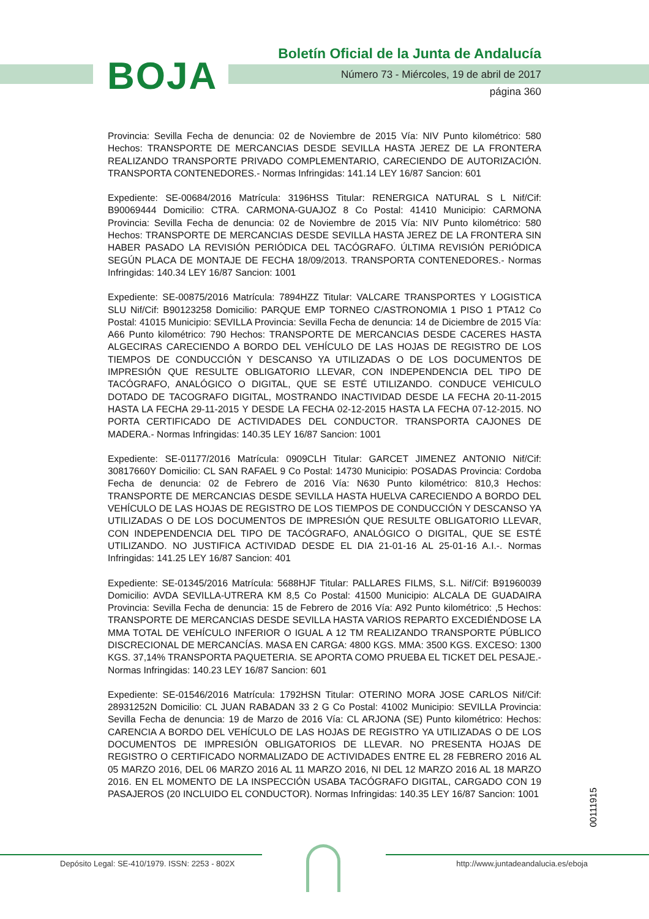BOJA
Boletín Oficial de la Junta de Andalucía
Número 73 - Miércoles, 19 de abril de 2017
página 360
Provincia: Sevilla Fecha de denuncia: 02 de Noviembre de 2015 Vía: NIV Punto kilométrico: 580 Hechos: TRANSPORTE DE MERCANCIAS DESDE SEVILLA HASTA JEREZ DE LA FRONTERA REALIZANDO TRANSPORTE PRIVADO COMPLEMENTARIO, CARECIENDO DE AUTORIZACIÓN. TRANSPORTA CONTENEDORES.- Normas Infringidas: 141.14 LEY 16/87 Sancion: 601
Expediente: SE-00684/2016 Matrícula: 3196HSS Titular: RENERGICA NATURAL S L Nif/Cif: B90069444 Domicilio: CTRA. CARMONA-GUAJOZ 8 Co Postal: 41410 Municipio: CARMONA Provincia: Sevilla Fecha de denuncia: 02 de Noviembre de 2015 Vía: NIV Punto kilométrico: 580 Hechos: TRANSPORTE DE MERCANCIAS DESDE SEVILLA HASTA JEREZ DE LA FRONTERA SIN HABER PASADO LA REVISIÓN PERIÓDICA DEL TACÓGRAFO. ÚLTIMA REVISIÓN PERIÓDICA SEGÚN PLACA DE MONTAJE DE FECHA 18/09/2013. TRANSPORTA CONTENEDORES.- Normas Infringidas: 140.34 LEY 16/87 Sancion: 1001
Expediente: SE-00875/2016 Matrícula: 7894HZZ Titular: VALCARE TRANSPORTES Y LOGISTICA SLU Nif/Cif: B90123258 Domicilio: PARQUE EMP TORNEO C/ASTRONOMIA 1 PISO 1 PTA12 Co Postal: 41015 Municipio: SEVILLA Provincia: Sevilla Fecha de denuncia: 14 de Diciembre de 2015 Vía: A66 Punto kilométrico: 790 Hechos: TRANSPORTE DE MERCANCIAS DESDE CACERES HASTA ALGECIRAS CARECIENDO A BORDO DEL VEHÍCULO DE LAS HOJAS DE REGISTRO DE LOS TIEMPOS DE CONDUCCIÓN Y DESCANSO YA UTILIZADAS O DE LOS DOCUMENTOS DE IMPRESIÓN QUE RESULTE OBLIGATORIO LLEVAR, CON INDEPENDENCIA DEL TIPO DE TACÓGRAFO, ANALÓGICO O DIGITAL, QUE SE ESTÉ UTILIZANDO. CONDUCE VEHICULO DOTADO DE TACOGRAFO DIGITAL, MOSTRANDO INACTIVIDAD DESDE LA FECHA 20-11-2015 HASTA LA FECHA 29-11-2015 Y DESDE LA FECHA 02-12-2015 HASTA LA FECHA 07-12-2015. NO PORTA CERTIFICADO DE ACTIVIDADES DEL CONDUCTOR. TRANSPORTA CAJONES DE MADERA.- Normas Infringidas: 140.35 LEY 16/87 Sancion: 1001
Expediente: SE-01177/2016 Matrícula: 0909CLH Titular: GARCET JIMENEZ ANTONIO Nif/Cif: 30817660Y Domicilio: CL SAN RAFAEL 9 Co Postal: 14730 Municipio: POSADAS Provincia: Cordoba Fecha de denuncia: 02 de Febrero de 2016 Vía: N630 Punto kilométrico: 810,3 Hechos: TRANSPORTE DE MERCANCIAS DESDE SEVILLA HASTA HUELVA CARECIENDO A BORDO DEL VEHÍCULO DE LAS HOJAS DE REGISTRO DE LOS TIEMPOS DE CONDUCCIÓN Y DESCANSO YA UTILIZADAS O DE LOS DOCUMENTOS DE IMPRESIÓN QUE RESULTE OBLIGATORIO LLEVAR, CON INDEPENDENCIA DEL TIPO DE TACÓGRAFO, ANALÓGICO O DIGITAL, QUE SE ESTÉ UTILIZANDO. NO JUSTIFICA ACTIVIDAD DESDE EL DIA 21-01-16 AL 25-01-16 A.I.-. Normas Infringidas: 141.25 LEY 16/87 Sancion: 401
Expediente: SE-01345/2016 Matrícula: 5688HJF Titular: PALLARES FILMS, S.L. Nif/Cif: B91960039 Domicilio: AVDA SEVILLA-UTRERA KM 8,5 Co Postal: 41500 Municipio: ALCALA DE GUADAIRA Provincia: Sevilla Fecha de denuncia: 15 de Febrero de 2016 Vía: A92 Punto kilométrico: ,5 Hechos: TRANSPORTE DE MERCANCIAS DESDE SEVILLA HASTA VARIOS REPARTO EXCEDIÉNDOSE LA MMA TOTAL DE VEHÍCULO INFERIOR O IGUAL A 12 TM REALIZANDO TRANSPORTE PÚBLICO DISCRECIONAL DE MERCANCÍAS. MASA EN CARGA: 4800 KGS. MMA: 3500 KGS. EXCESO: 1300 KGS. 37,14% TRANSPORTA PAQUETERIA. SE APORTA COMO PRUEBA EL TICKET DEL PESAJE.- Normas Infringidas: 140.23 LEY 16/87 Sancion: 601
Expediente: SE-01546/2016 Matrícula: 1792HSN Titular: OTERINO MORA JOSE CARLOS Nif/Cif: 28931252N Domicilio: CL JUAN RABADAN 33 2 G Co Postal: 41002 Municipio: SEVILLA Provincia: Sevilla Fecha de denuncia: 19 de Marzo de 2016 Vía: CL ARJONA (SE) Punto kilométrico: Hechos: CARENCIA A BORDO DEL VEHÍCULO DE LAS HOJAS DE REGISTRO YA UTILIZADAS O DE LOS DOCUMENTOS DE IMPRESIÓN OBLIGATORIOS DE LLEVAR. NO PRESENTA HOJAS DE REGISTRO O CERTIFICADO NORMALIZADO DE ACTIVIDADES ENTRE EL 28 FEBRERO 2016 AL 05 MARZO 2016, DEL 06 MARZO 2016 AL 11 MARZO 2016, NI DEL 12 MARZO 2016 AL 18 MARZO 2016. EN EL MOMENTO DE LA INSPECCIÓN USABA TACÓGRAFO DIGITAL, CARGADO CON 19 PASAJEROS (20 INCLUIDO EL CONDUCTOR). Normas Infringidas: 140.35 LEY 16/87 Sancion: 1001
00111915
Depósito Legal: SE-410/1979. ISSN: 2253 - 802X
http://www.juntadeandalucia.es/eboja